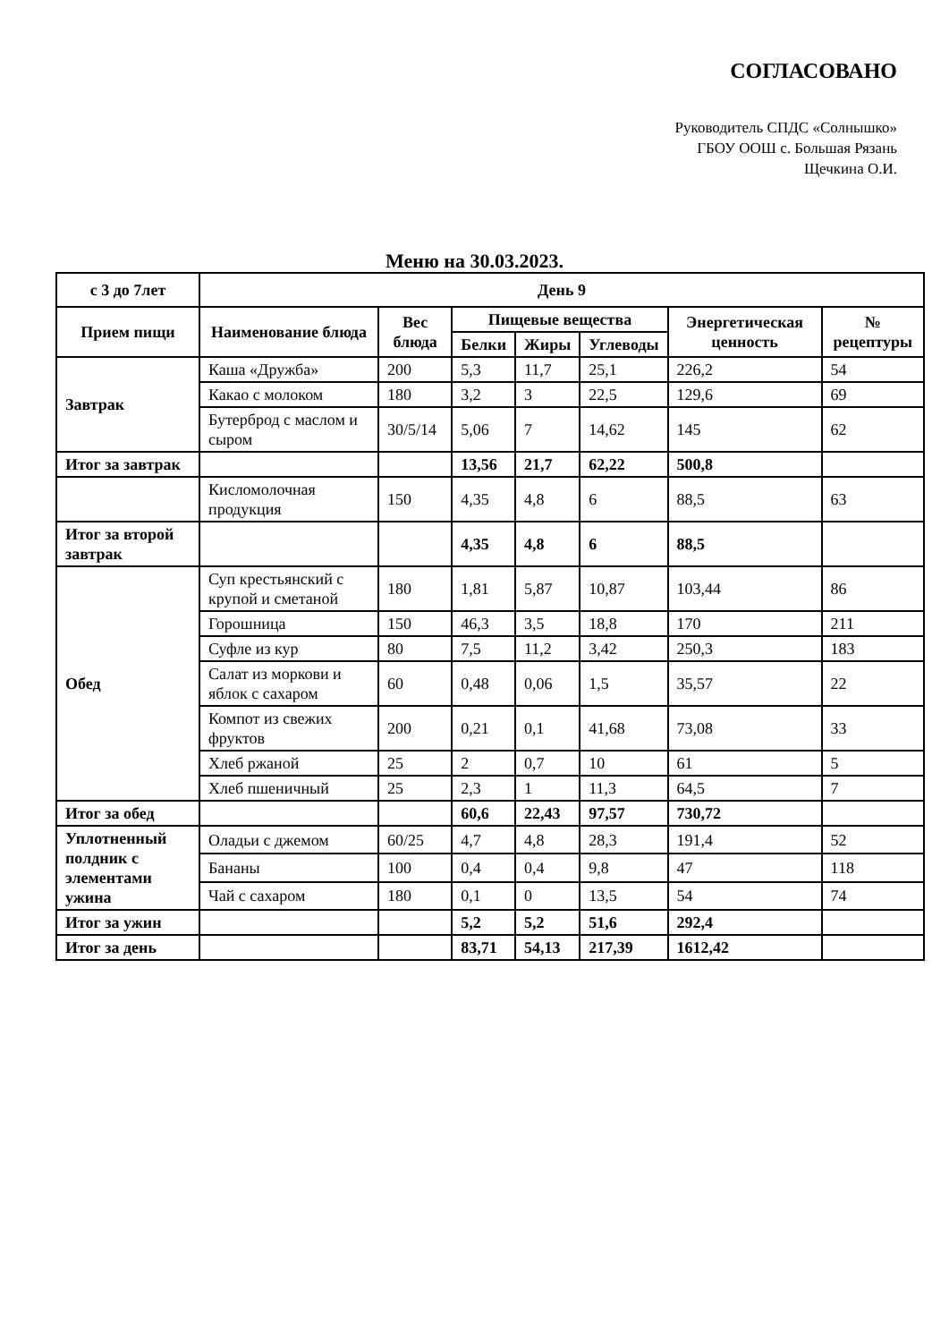СОГЛАСОВАНО
Руководитель СПДС «Солнышко»
ГБОУ ООШ с. Большая Рязань
Щечкина О.И.
Меню на 30.03.2023.
| с 3 до 7лет | День 9 | | | | | | |
| --- | --- | --- | --- | --- | --- | --- | --- |
| Прием пищи | Наименование блюда | Вес блюда | Пищевые вещества | | | Энергетическая ценность | № рецептуры |
| | | | Белки | Жиры | Углеводы | | |
| Завтрак | Каша «Дружба» | 200 | 5,3 | 11,7 | 25,1 | 226,2 | 54 |
| | Какао с молоком | 180 | 3,2 | 3 | 22,5 | 129,6 | 69 |
| | Бутерброд с маслом и сыром | 30/5/14 | 5,06 | 7 | 14,62 | 145 | 62 |
| Итог за завтрак | | | 13,56 | 21,7 | 62,22 | 500,8 | |
| | Кисломолочная продукция | 150 | 4,35 | 4,8 | 6 | 88,5 | 63 |
| Итог за второй завтрак | | | 4,35 | 4,8 | 6 | 88,5 | |
| Обед | Суп крестьянский с крупой и сметаной | 180 | 1,81 | 5,87 | 10,87 | 103,44 | 86 |
| | Горошница | 150 | 46,3 | 3,5 | 18,8 | 170 | 211 |
| | Суфле из кур | 80 | 7,5 | 11,2 | 3,42 | 250,3 | 183 |
| | Салат из моркови и яблок с сахаром | 60 | 0,48 | 0,06 | 1,5 | 35,57 | 22 |
| | Компот из свежих фруктов | 200 | 0,21 | 0,1 | 41,68 | 73,08 | 33 |
| | Хлеб ржаной | 25 | 2 | 0,7 | 10 | 61 | 5 |
| | Хлеб пшеничный | 25 | 2,3 | 1 | 11,3 | 64,5 | 7 |
| Итог за обед | | | 60,6 | 22,43 | 97,57 | 730,72 | |
| Уплотненный полдник с элементами ужина | Оладьи с джемом | 60/25 | 4,7 | 4,8 | 28,3 | 191,4 | 52 |
| | Бананы | 100 | 0,4 | 0,4 | 9,8 | 47 | 118 |
| | Чай с сахаром | 180 | 0,1 | 0 | 13,5 | 54 | 74 |
| Итог за ужин | | | 5,2 | 5,2 | 51,6 | 292,4 | |
| Итог за день | | | 83,71 | 54,13 | 217,39 | 1612,42 | |